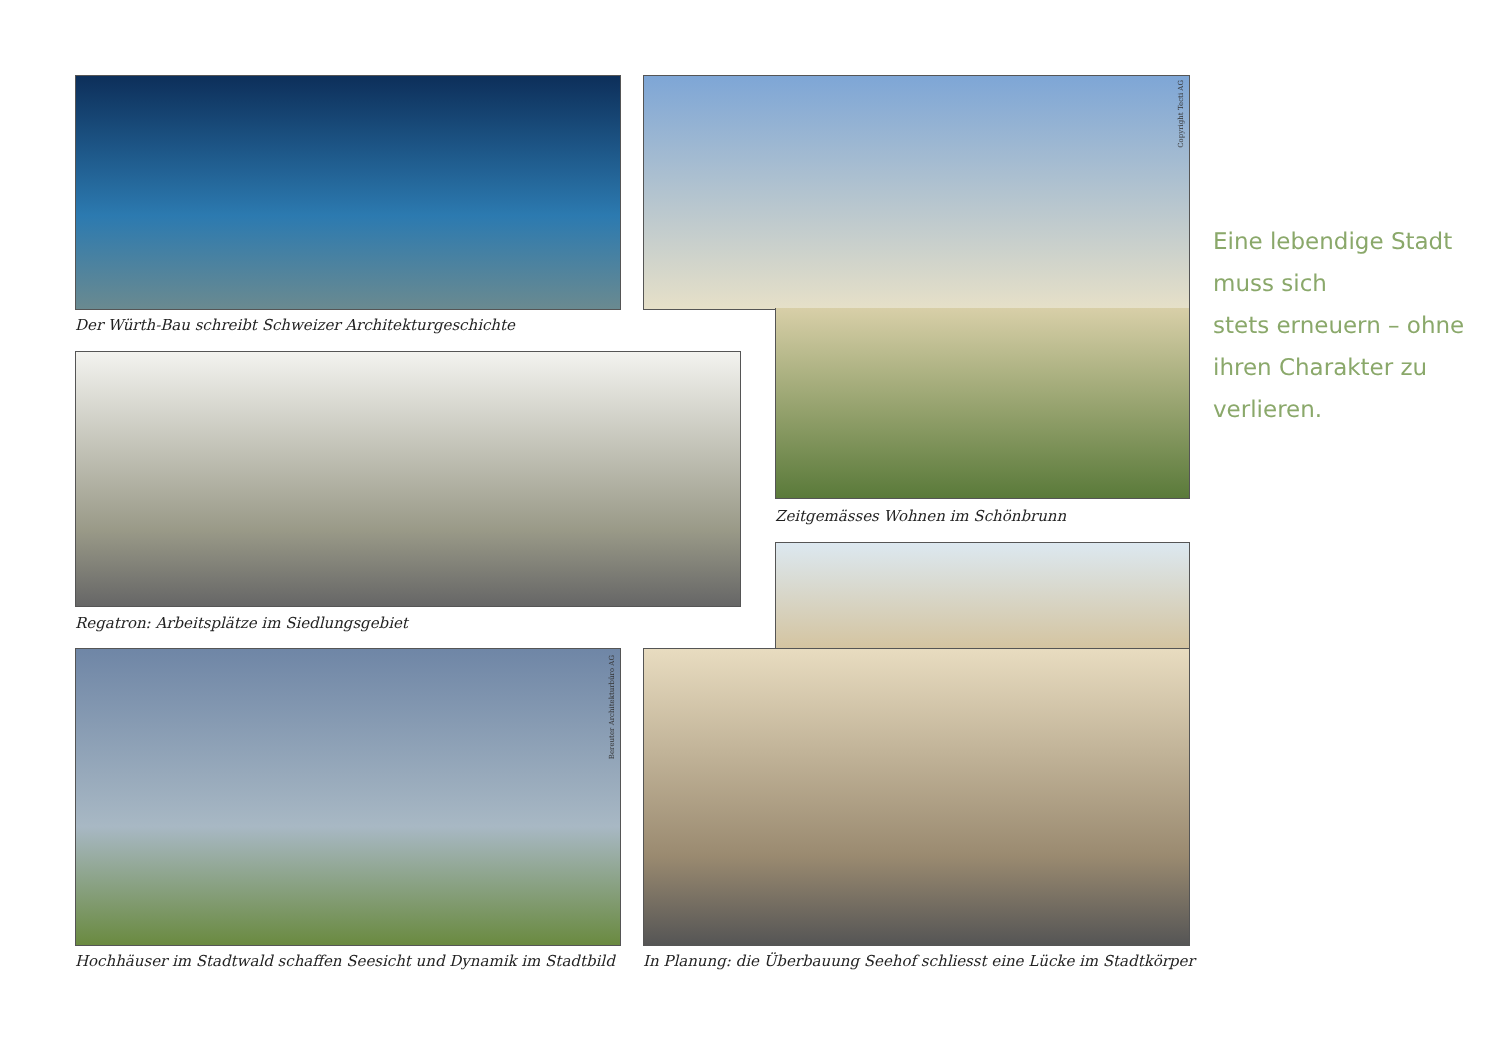Der Würth-Bau schreibt Schweizer Architekturgeschichte
Copyright Tecti AG
Zeitgemässes Wohnen im Schönbrunn
Regatron: Arbeitsplätze im Siedlungsgebiet
In Planung: die Überbauung Seehof schliesst eine Lücke im Stadtkörper
Bereuter Architekturbüro AG
Hochhäuser im Stadtwald schaffen Seesicht und Dynamik im Stadtbild
Eine lebendige Stadt muss sich
stets erneuern – ohne ihren Charakter zu verlieren.